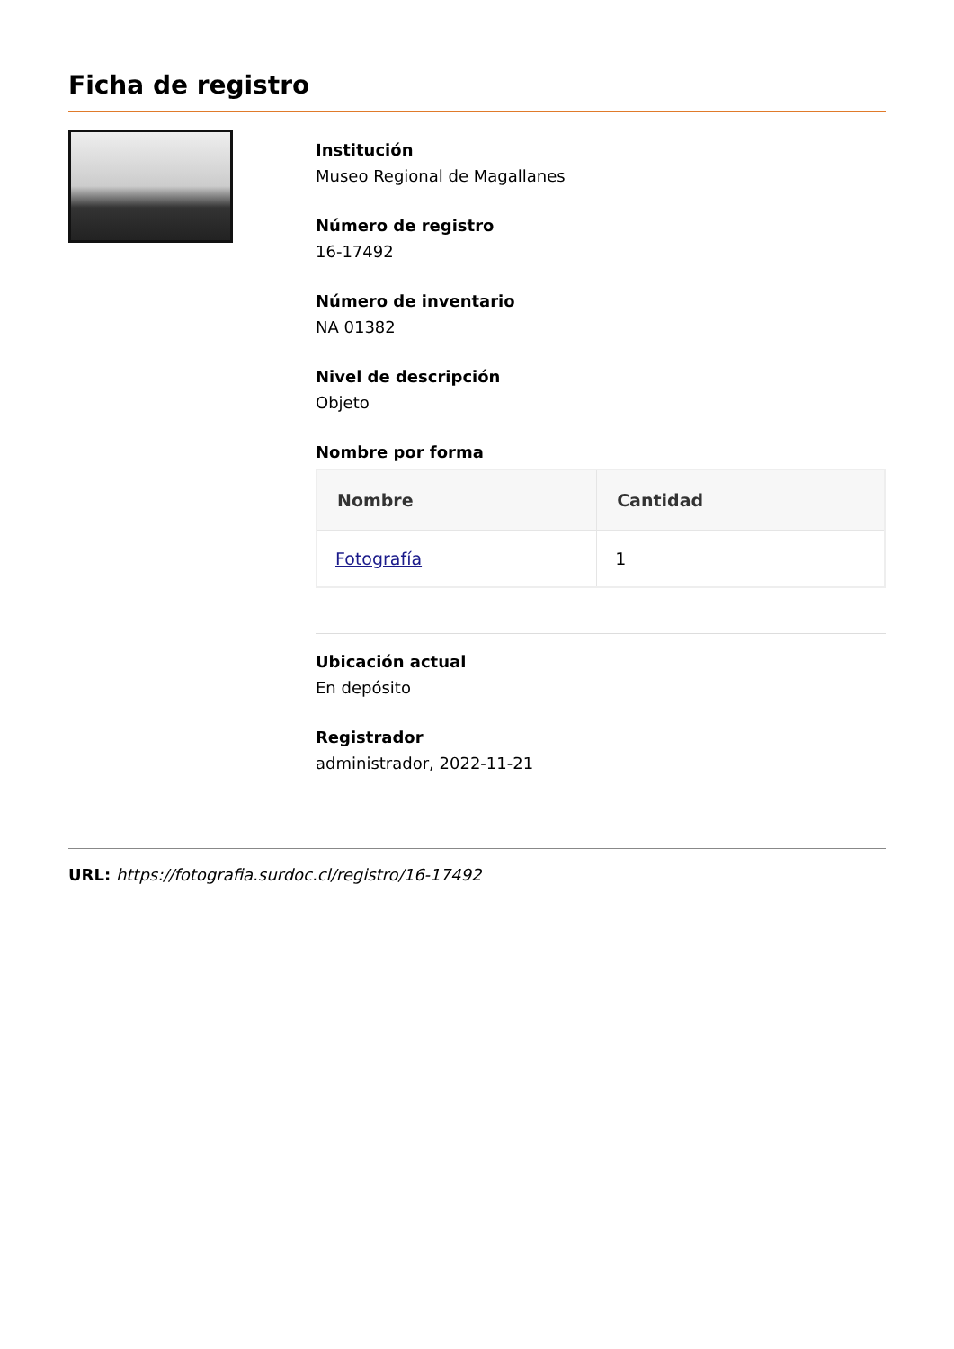Ficha de registro
Institución
Museo Regional de Magallanes
Número de registro
16-17492
Número de inventario
NA 01382
Nivel de descripción
Objeto
Nombre por forma
| Nombre | Cantidad |
| --- | --- |
| Fotografía | 1 |
Ubicación actual
En depósito
Registrador
administrador, 2022-11-21
URL: https://fotografia.surdoc.cl/registro/16-17492